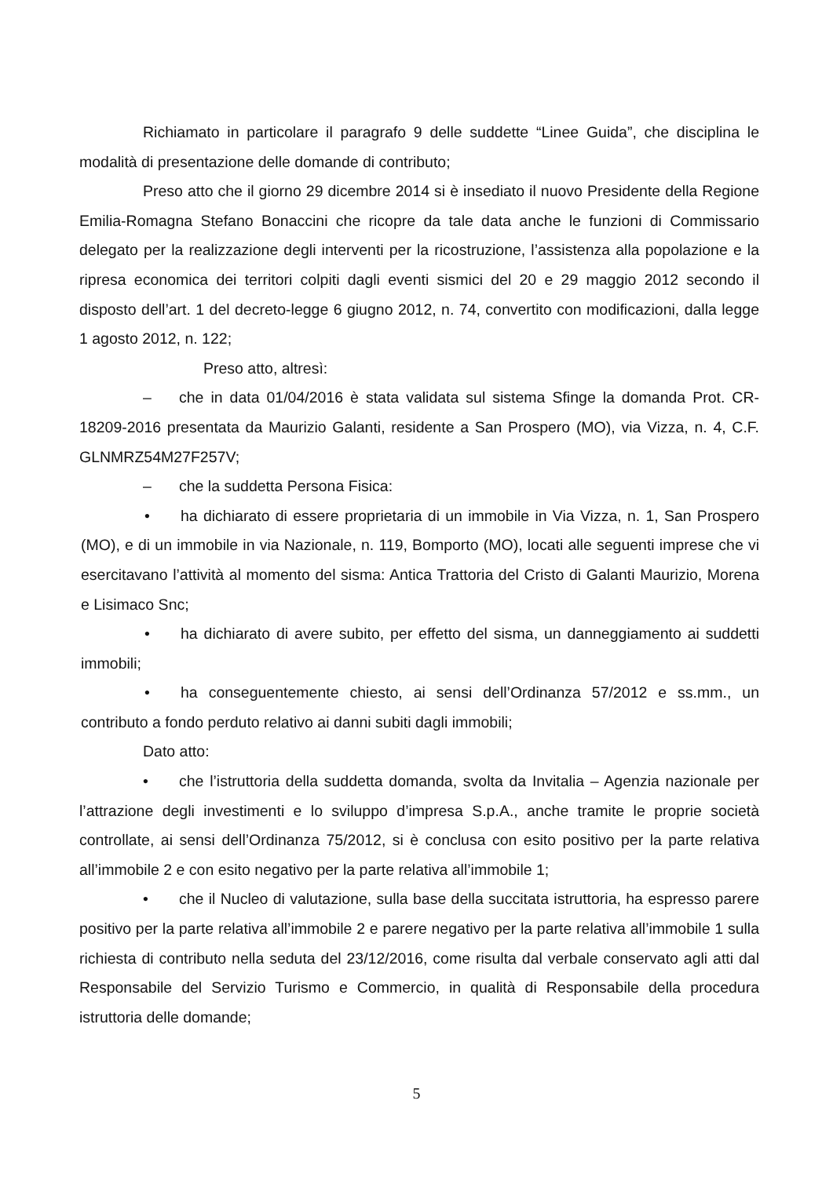Richiamato in particolare il paragrafo 9 delle suddette “Linee Guida”, che disciplina le modalità di presentazione delle domande di contributo;
Preso atto che il giorno 29 dicembre 2014 si è insediato il nuovo Presidente della Regione Emilia-Romagna Stefano Bonaccini che ricopre da tale data anche le funzioni di Commissario delegato per la realizzazione degli interventi per la ricostruzione, l’assistenza alla popolazione e la ripresa economica dei territori colpiti dagli eventi sismici del 20 e 29 maggio 2012 secondo il disposto dell’art. 1 del decreto-legge 6 giugno 2012, n. 74, convertito con modificazioni, dalla legge 1 agosto 2012, n. 122;
Preso atto, altresì:
– che in data 01/04/2016 è stata validata sul sistema Sfinge la domanda Prot. CR-18209-2016 presentata da Maurizio Galanti, residente a San Prospero (MO), via Vizza, n. 4, C.F. GLNMRZ54M27F257V;
– che la suddetta Persona Fisica:
• ha dichiarato di essere proprietaria di un immobile in Via Vizza, n. 1, San Prospero (MO), e di un immobile in via Nazionale, n. 119, Bomporto (MO), locati alle seguenti imprese che vi esercitavano l’attività al momento del sisma: Antica Trattoria del Cristo di Galanti Maurizio, Morena e Lisimaco Snc;
• ha dichiarato di avere subito, per effetto del sisma, un danneggiamento ai suddetti immobili;
• ha conseguentemente chiesto, ai sensi dell’Ordinanza 57/2012 e ss.mm., un contributo a fondo perduto relativo ai danni subiti dagli immobili;
Dato atto:
• che l’istruttoria della suddetta domanda, svolta da Invitalia – Agenzia nazionale per l’attrazione degli investimenti e lo sviluppo d’impresa S.p.A., anche tramite le proprie società controllate, ai sensi dell’Ordinanza 75/2012, si è conclusa con esito positivo per la parte relativa all’immobile 2 e con esito negativo per la parte relativa all’immobile 1;
• che il Nucleo di valutazione, sulla base della succitata istruttoria, ha espresso parere positivo per la parte relativa all’immobile 2 e parere negativo per la parte relativa all’immobile 1 sulla richiesta di contributo nella seduta del 23/12/2016, come risulta dal verbale conservato agli atti dal Responsabile del Servizio Turismo e Commercio, in qualità di Responsabile della procedura istruttoria delle domande;
5